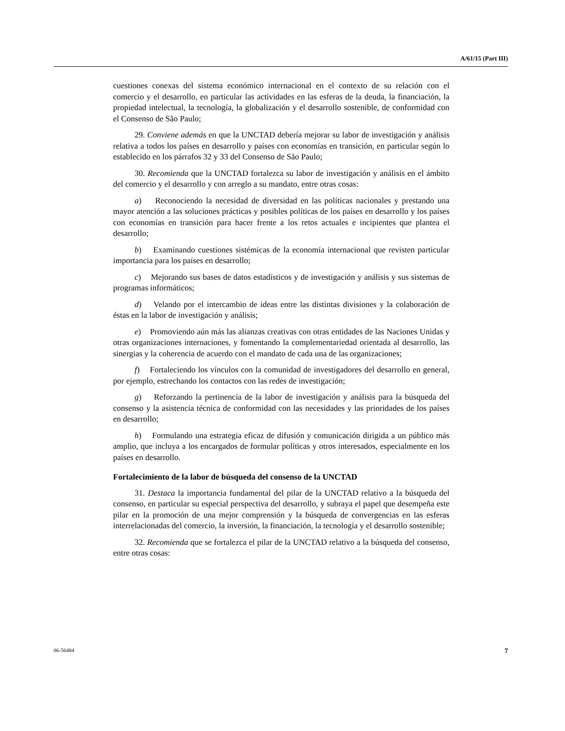A/61/15 (Part III)
cuestiones conexas del sistema económico internacional en el contexto de su relación con el comercio y el desarrollo, en particular las actividades en las esferas de la deuda, la financiación, la propiedad intelectual, la tecnología, la globalización y el desarrollo sostenible, de conformidad con el Consenso de São Paulo;
29. Conviene además en que la UNCTAD debería mejorar su labor de investigación y análisis relativa a todos los países en desarrollo y países con economías en transición, en particular según lo establecido en los párrafos 32 y 33 del Consenso de São Paulo;
30. Recomienda que la UNCTAD fortalezca su labor de investigación y análisis en el ámbito del comercio y el desarrollo y con arreglo a su mandato, entre otras cosas:
a) Reconociendo la necesidad de diversidad en las políticas nacionales y prestando una mayor atención a las soluciones prácticas y posibles políticas de los países en desarrollo y los países con economías en transición para hacer frente a los retos actuales e incipientes que plantea el desarrollo;
b) Examinando cuestiones sistémicas de la economía internacional que revisten particular importancia para los países en desarrollo;
c) Mejorando sus bases de datos estadísticos y de investigación y análisis y sus sistemas de programas informáticos;
d) Velando por el intercambio de ideas entre las distintas divisiones y la colaboración de éstas en la labor de investigación y análisis;
e) Promoviendo aún más las alianzas creativas con otras entidades de las Naciones Unidas y otras organizaciones internaciones, y fomentando la complementariedad orientada al desarrollo, las sinergias y la coherencia de acuerdo con el mandato de cada una de las organizaciones;
f) Fortaleciendo los vínculos con la comunidad de investigadores del desarrollo en general, por ejemplo, estrechando los contactos con las redes de investigación;
g) Reforzando la pertinencia de la labor de investigación y análisis para la búsqueda del consenso y la asistencia técnica de conformidad con las necesidades y las prioridades de los países en desarrollo;
h) Formulando una estrategia eficaz de difusión y comunicación dirigida a un público más amplio, que incluya a los encargados de formular políticas y otros interesados, especialmente en los países en desarrollo.
Fortalecimiento de la labor de búsqueda del consenso de la UNCTAD
31. Destaca la importancia fundamental del pilar de la UNCTAD relativo a la búsqueda del consenso, en particular su especial perspectiva del desarrollo, y subraya el papel que desempeña este pilar en la promoción de una mejor comprensión y la búsqueda de convergencias en las esferas interrelacionadas del comercio, la inversión, la financiación, la tecnología y el desarrollo sostenible;
32. Recomienda que se fortalezca el pilar de la UNCTAD relativo a la búsqueda del consenso, entre otras cosas:
06-56484 7